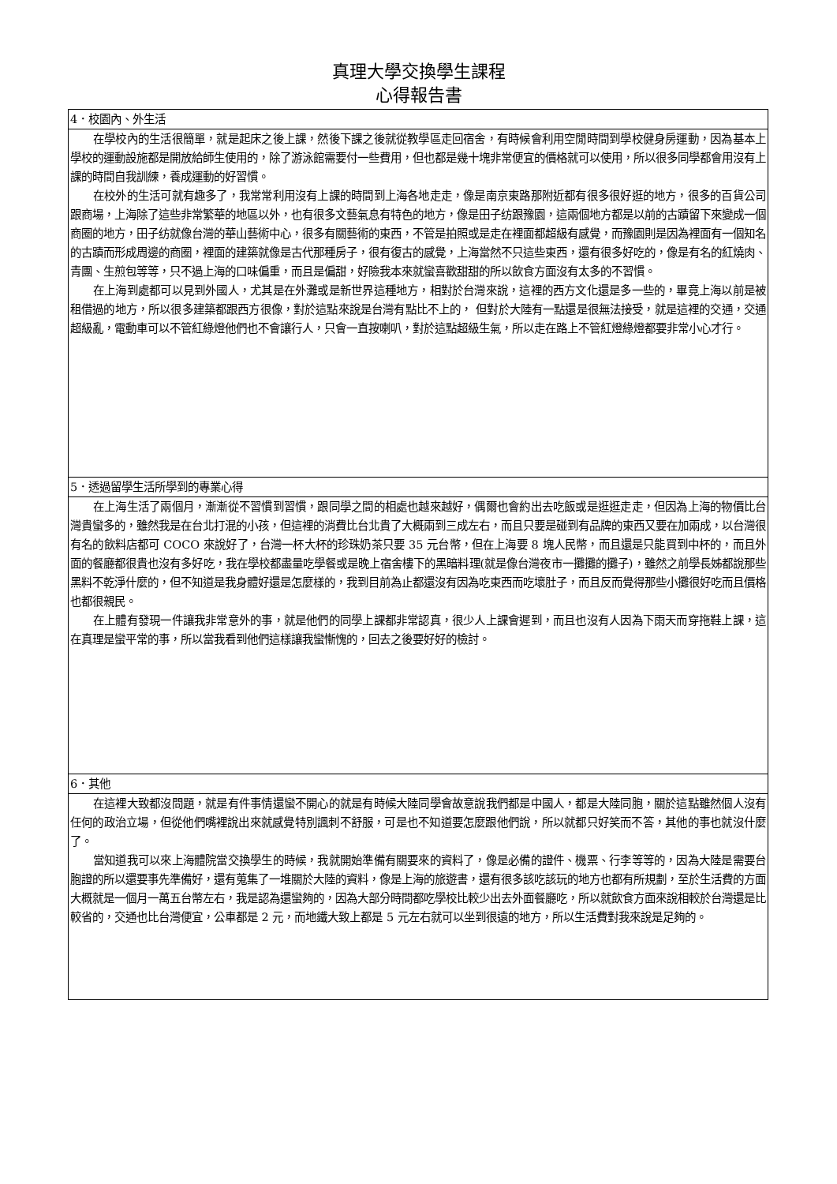真理大學交換學生課程
心得報告書
| 4．校園內、外生活 |
| 在學校內的生活很簡單，就是起床之後上課，然後下課之後就從教學區走回宿舍，有時候會利用空閒時間到學校健身房運動，因為基本上學校的運動設施都是開放給師生使用的，除了游泳館需要付一些費用，但也都是幾十塊非常便宜的價格就可以使用，所以很多同學都會用沒有上課的時間自我訓練，養成運動的好習慣。 在校外的生活可就有趣多了，我常常利用沒有上課的時間到上海各地走走，像是南京東路那附近都有很多很好逛的地方，很多的百貨公司跟商場，上海除了這些非常繁華的地區以外，也有很多文藝氣息有特色的地方，像是田子纺跟豫園，這兩個地方都是以前的古蹟留下來變成一個商圈的地方，田子纺就像台灣的華山藝術中心，很多有關藝術的東西，不管是拍照或是走在裡面都超級有感覺，而豫園則是因為裡面有一個知名的古蹟而形成周邊的商圈，裡面的建築就像是古代那種房子，很有復古的感覺，上海當然不只這些東西，還有很多好吃的，像是有名的紅燒肉、青團、生煎包等等，只不過上海的口味偏重，而且是偏甜，好險我本來就蠻喜歡甜甜的所以飲食方面沒有太多的不習慣。 在上海到處都可以見到外國人，尤其是在外灘或是新世界這種地方，相對於台灣來說，這裡的西方文化還是多一些的，畢竟上海以前是被租借過的地方，所以很多建築都跟西方很像，對於這點來說是台灣有點比不上的， 但對於大陸有一點還是很無法接受，就是這裡的交通，交通超級亂，電動車可以不管紅綠燈他們也不會讓行人，只會一直按喇叭，對於這點超級生氣，所以走在路上不管紅燈綠燈都要非常小心才行。 |
| 5．透過留學生活所學到的專業心得 |
| 在上海生活了兩個月，漸漸從不習慣到習慣，跟同學之間的相處也越來越好，偶爾也會約出去吃飯或是逛逛走走，但因為上海的物價比台灣貴蠻多的，雖然我是在台北打混的小孩，但這裡的消費比台北貴了大概兩到三成左右，而且只要是碰到有品牌的東西又要在加兩成，以台灣很有名的飲料店都可 COCO 來說好了，台灣一杯大杯的珍珠奶茶只要 35 元台幣，但在上海要 8 塊人民幣，而且還是只能買到中杯的，而且外面的餐廳都很貴也沒有多好吃，我在學校都盡量吃學餐或是晚上宿舍樓下的黑暗料理(就是像台灣夜市一攤攤的攤子)，雖然之前學長姊都說那些黑料不乾淨什麼的，但不知道是我身體好還是怎麼樣的，我到目前為止都還沒有因為吃東西而吃壞肚子，而且反而覺得那些小攤很好吃而且價格也都很親民。 在上體有發現一件讓我非常意外的事，就是他們的同學上課都非常認真，很少人上課會遲到，而且也沒有人因為下雨天而穿拖鞋上課，這在真理是蠻平常的事，所以當我看到他們這樣讓我蠻慚愧的，回去之後要好好的檢討。 |
| 6．其他 |
| 在這裡大致都沒問題，就是有件事情還蠻不開心的就是有時候大陸同學會故意說我們都是中國人，都是大陸同胞，關於這點雖然個人沒有任何的政治立場，但從他們嘴裡說出來就感覺特別諷刺不舒服，可是也不知道要怎麼跟他們說，所以就都只好笑而不答，其他的事也就沒什麼了。 當知道我可以來上海體院當交換學生的時候，我就開始準備有關要來的資料了，像是必備的證件、機票、行李等等的，因為大陸是需要台胞證的所以還要事先準備好，還有蒐集了一堆關於大陸的資料，像是上海的旅遊書，還有很多該吃該玩的地方也都有所規劃，至於生活費的方面大概就是一個月一萬五台幣左右，我是認為還蠻夠的，因為大部分時間都吃學校比較少出去外面餐廳吃，所以就飲食方面來說相較於台灣還是比較省的，交通也比台灣便宜，公車都是 2 元，而地鐵大致上都是 5 元左右就可以坐到很遠的地方，所以生活費對我來說是足夠的。 |